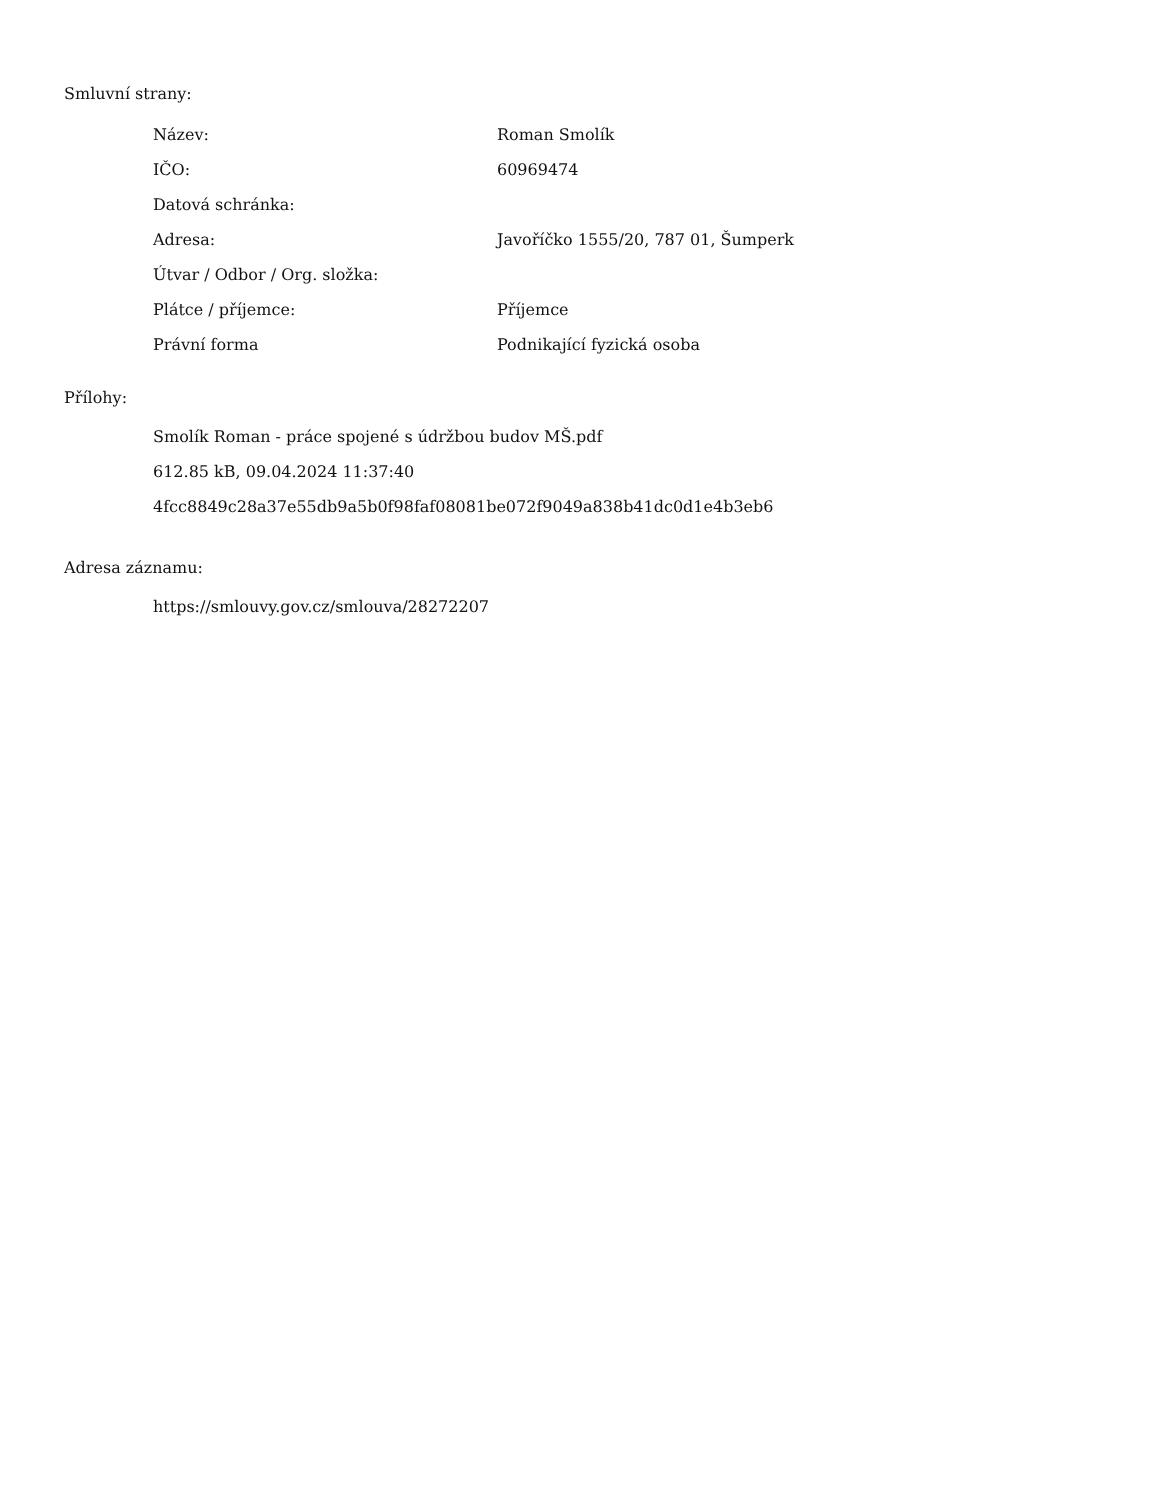Smluvní strany:
| Název: | Roman Smolík |
| IČO: | 60969474 |
| Datová schránka: | |
| Adresa: | Javoříčko 1555/20, 787 01, Šumperk |
| Útvar / Odbor / Org. složka: | |
| Plátce / příjemce: | Příjemce |
| Právní forma | Podnikající fyzická osoba |
Přílohy:
Smolík Roman - práce spojené s údržbou budov MŠ.pdf
612.85 kB, 09.04.2024 11:37:40
4fcc8849c28a37e55db9a5b0f98faf08081be072f9049a838b41dc0d1e4b3eb6
Adresa záznamu:
https://smlouvy.gov.cz/smlouva/28272207